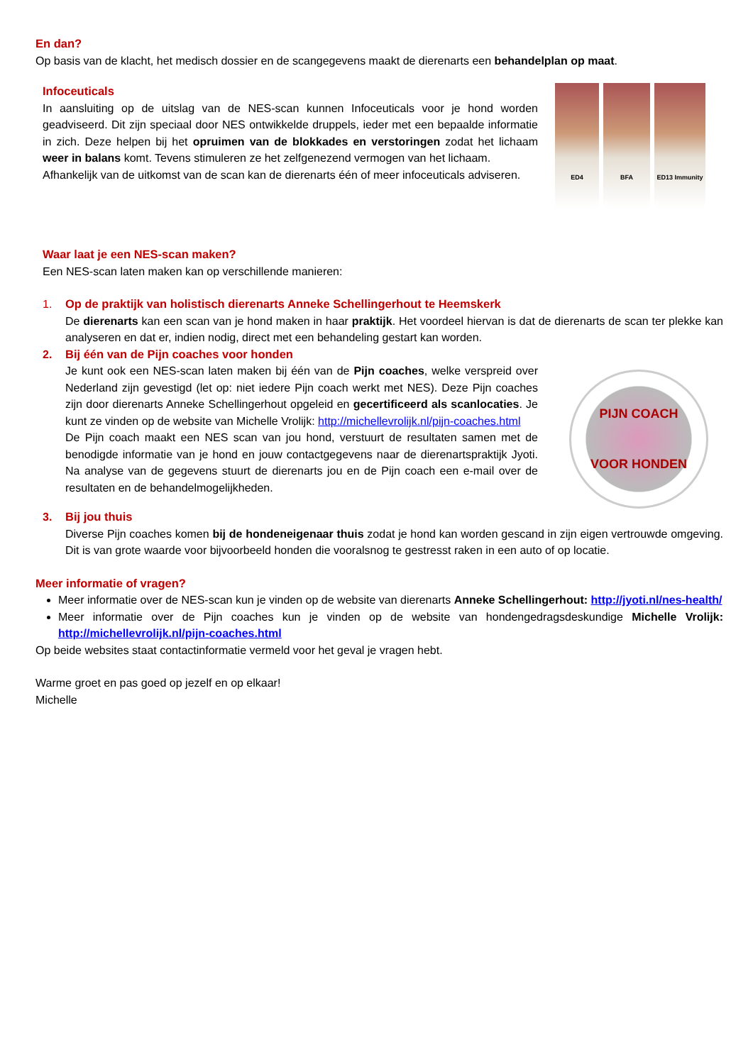En dan?
Op basis van de klacht, het medisch dossier en de scangegevens maakt de dierenarts een behandelplan op maat.
Infoceuticals
In aansluiting op de uitslag van de NES-scan kunnen Infoceuticals voor je hond worden geadviseerd. Dit zijn speciaal door NES ontwikkelde druppels, ieder met een bepaalde informatie in zich. Deze helpen bij het opruimen van de blokkades en verstoringen zodat het lichaam weer in balans komt. Tevens stimuleren ze het zelfgenezend vermogen van het lichaam.
Afhankelijk van de uitkomst van de scan kan de dierenarts één of meer infoceuticals adviseren.
ED4
BFA
ED13 Immunity
Waar laat je een NES-scan maken?
Een NES-scan laten maken kan op verschillende manieren:
1. Op de praktijk van holistisch dierenarts Anneke Schellingerhout te Heemskerk
De dierenarts kan een scan van je hond maken in haar praktijk. Het voordeel hiervan is dat de dierenarts de scan ter plekke kan analyseren en dat er, indien nodig, direct met een behandeling gestart kan worden.
2. Bij één van de Pijn coaches voor honden
Je kunt ook een NES-scan laten maken bij één van de Pijn coaches, welke verspreid over Nederland zijn gevestigd (let op: niet iedere Pijn coach werkt met NES). Deze Pijn coaches zijn door dierenarts Anneke Schellingerhout opgeleid en gecertificeerd als scanlocaties. Je kunt ze vinden op de website van Michelle Vrolijk: http://michellevrolijk.nl/pijn-coaches.html
De Pijn coach maakt een NES scan van jou hond, verstuurt de resultaten samen met de benodigde informatie van je hond en jouw contactgegevens naar de dierenartspraktijk Jyoti. Na analyse van de gegevens stuurt de dierenarts jou en de Pijn coach een e-mail over de resultaten en de behandelmogelijkheden.
PIJN COACH
VOOR HONDEN
3. Bij jou thuis
Diverse Pijn coaches komen bij de hondeneigenaar thuis zodat je hond kan worden gescand in zijn eigen vertrouwde omgeving. Dit is van grote waarde voor bijvoorbeeld honden die vooralsnog te gestresst raken in een auto of op locatie.
Meer informatie of vragen?
Meer informatie over de NES-scan kun je vinden op de website van dierenarts Anneke Schellingerhout: http://jyoti.nl/nes-health/
Meer informatie over de Pijn coaches kun je vinden op de website van hondengedragsdeskundige Michelle Vrolijk: http://michellevrolijk.nl/pijn-coaches.html
Op beide websites staat contactinformatie vermeld voor het geval je vragen hebt.
Warme groet en pas goed op jezelf en op elkaar!
Michelle